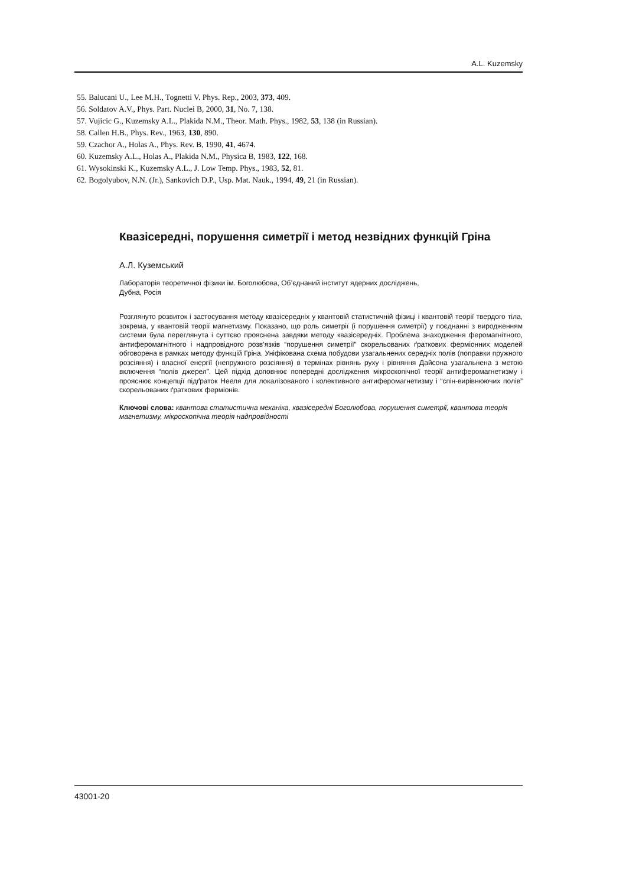A.L. Kuzemsky
55. Balucani U., Lee M.H., Tognetti V. Phys. Rep., 2003, 373, 409.
56. Soldatov A.V., Phys. Part. Nuclei B, 2000, 31, No. 7, 138.
57. Vujicic G., Kuzemsky A.L., Plakida N.M., Theor. Math. Phys., 1982, 53, 138 (in Russian).
58. Callen H.B., Phys. Rev., 1963, 130, 890.
59. Czachor A., Holas A., Phys. Rev. B, 1990, 41, 4674.
60. Kuzemsky A.L., Holas A., Plakida N.M., Physica B, 1983, 122, 168.
61. Wysokinski K., Kuzemsky A.L., J. Low Temp. Phys., 1983, 52, 81.
62. Bogolyubov, N.N. (Jr.), Sankovich D.P., Usp. Mat. Nauk., 1994, 49, 21 (in Russian).
Квазісередні, порушення симетрії і метод незвідних функцій Гріна
А.Л. Куземський
Лабораторія теоретичної фізики ім. Боголюбова, Об’єднаний інститут ядерних досліджень,
Дубна, Росія
Розглянуто розвиток і застосування методу квазісередніх у квантовій статистичній фізиці і квантовій теорії твердого тіла, зокрема, у квантовій теорії магнетизму. Показано, що роль симетрії (і порушення симетрії) у поєднанні з виродженням системи була переглянута і суттєво прояснена завдяки методу квазісередніх. Проблема знаходження феромагнітного, антиферомагнітного і надпровідного розв’язків “порушення симетрії” скорельованих ґраткових ферміонних моделей обговорена в рамках методу функцій Гріна. Уніфікована схема побудови узагальнених середніх полів (поправки пружного розсіяння) і власної енергії (непружного розсіяння) в термінах рівнянь руху і рівняння Дайсона узагальнена з метою включення “полів джерел”. Цей підхід доповнює попередні дослідження мікроскопічної теорії антиферомагнетизму і прояснює концепції підґраток Нееля для локалізованого і колективного антиферомагнетизму і “спін-вирівнюючих полів” скорельованих ґраткових ферміонів.
Ключові слова: квантова статистична механіка, квазісередні Боголюбова, порушення симетрії, квантова теорія магнетизму, мікроскопічна теорія надпровідності
43001-20